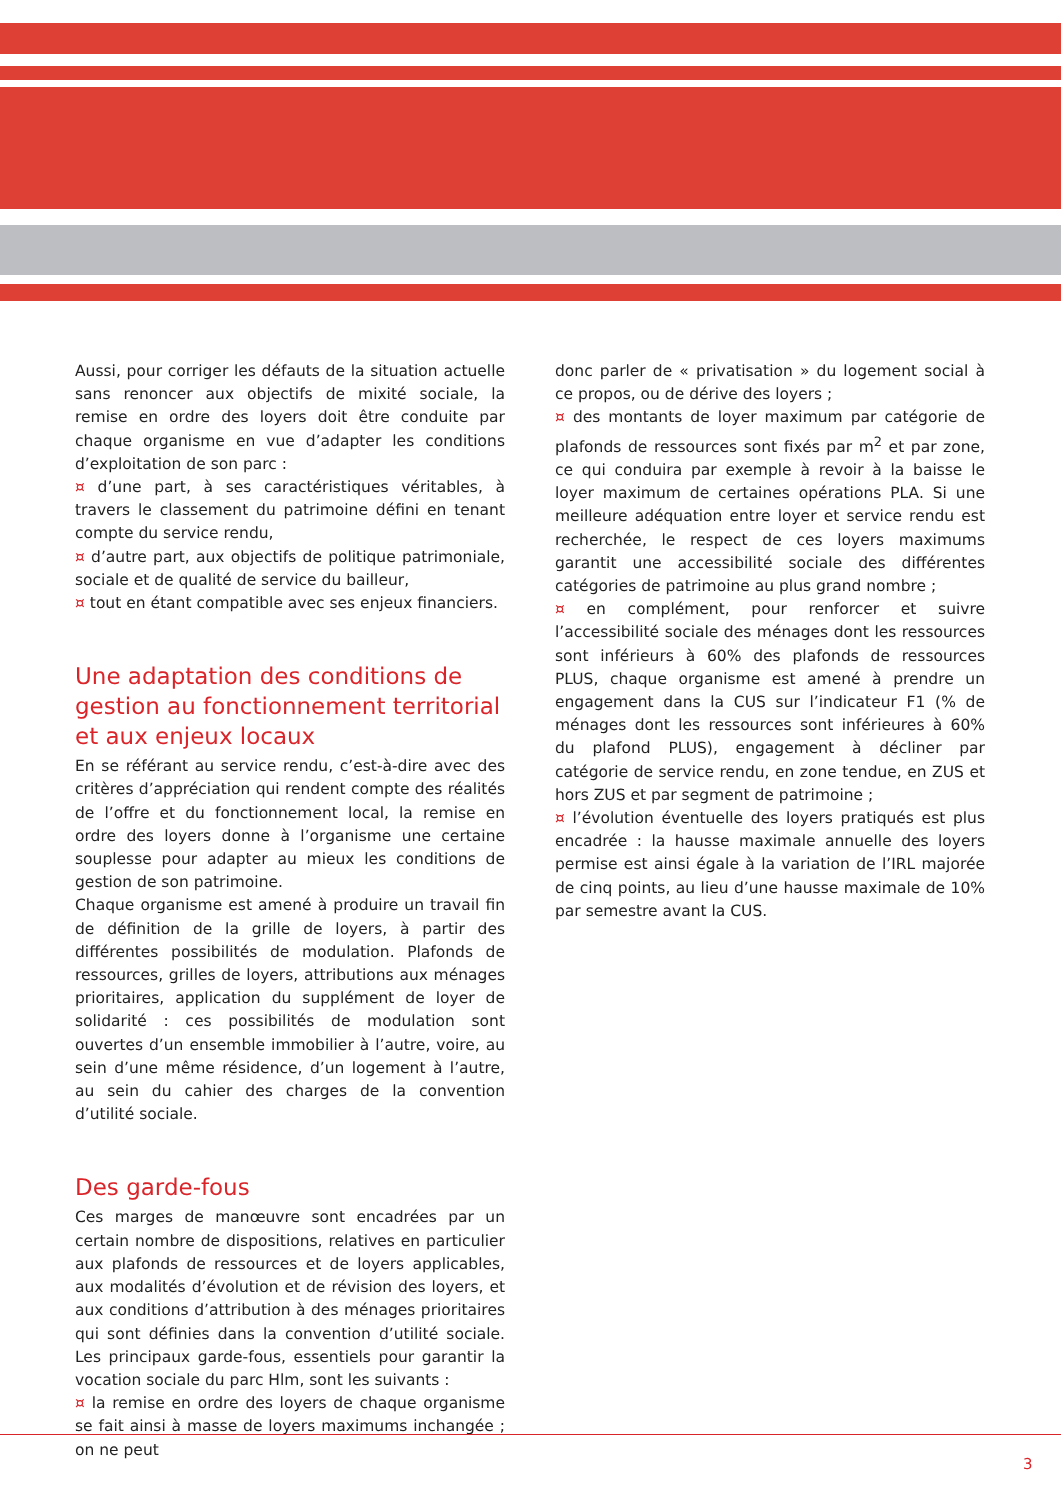Aussi, pour corriger les défauts de la situation actuelle sans renoncer aux objectifs de mixité sociale, la remise en ordre des loyers doit être conduite par chaque organisme en vue d’adapter les conditions d’exploitation de son parc :
¤ d’une part, à ses caractéristiques véritables, à travers le classement du patrimoine défini en tenant compte du service rendu,
¤ d’autre part, aux objectifs de politique patrimoniale, sociale et de qualité de service du bailleur,
¤ tout en étant compatible avec ses enjeux financiers.
Une adaptation des conditions de gestion au fonctionnement territorial et aux enjeux locaux
En se référant au service rendu, c’est-à-dire avec des critères d’appréciation qui rendent compte des réalités de l’offre et du fonctionnement local, la remise en ordre des loyers donne à l’organisme une certaine souplesse pour adapter au mieux les conditions de gestion de son patrimoine.
Chaque organisme est amené à produire un travail fin de définition de la grille de loyers, à partir des différentes possibilités de modulation. Plafonds de ressources, grilles de loyers, attributions aux ménages prioritaires, application du supplément de loyer de solidarité : ces possibilités de modulation sont ouvertes d’un ensemble immobilier à l’autre, voire, au sein d’une même résidence, d’un logement à l’autre, au sein du cahier des charges de la convention d’utilité sociale.
Des garde-fous
Ces marges de manœuvre sont encadrées par un certain nombre de dispositions, relatives en particulier aux plafonds de ressources et de loyers applicables, aux modalités d’évolution et de révision des loyers, et aux conditions d’attribution à des ménages prioritaires qui sont définies dans la convention d’utilité sociale. Les principaux garde-fous, essentiels pour garantir la vocation sociale du parc Hlm, sont les suivants :
¤ la remise en ordre des loyers de chaque organisme se fait ainsi à masse de loyers maximums inchangée ; on ne peut
donc parler de « privatisation » du logement social à ce propos, ou de dérive des loyers ;
¤ des montants de loyer maximum par catégorie de plafonds de ressources sont fixés par m<sup>2</sup> et par zone, ce qui conduira par exemple à revoir à la baisse le loyer maximum de certaines opérations PLA. Si une meilleure adéquation entre loyer et service rendu est recherchée, le respect de ces loyers maximums garantit une accessibilité sociale des différentes catégories de patrimoine au plus grand nombre ;
¤ en complément, pour renforcer et suivre l’accessibilité sociale des ménages dont les ressources sont inférieurs à 60% des plafonds de ressources PLUS, chaque organisme est amené à prendre un engagement dans la CUS sur l’indicateur F1 (% de ménages dont les ressources sont inférieures à 60% du plafond PLUS), engagement à décliner par catégorie de service rendu, en zone tendue, en ZUS et hors ZUS et par segment de patrimoine ;
¤ l’évolution éventuelle des loyers pratiqués est plus encadrée : la hausse maximale annuelle des loyers permise est ainsi égale à la variation de l’IRL majorée de cinq points, au lieu d’une hausse maximale de 10% par semestre avant la CUS.
3